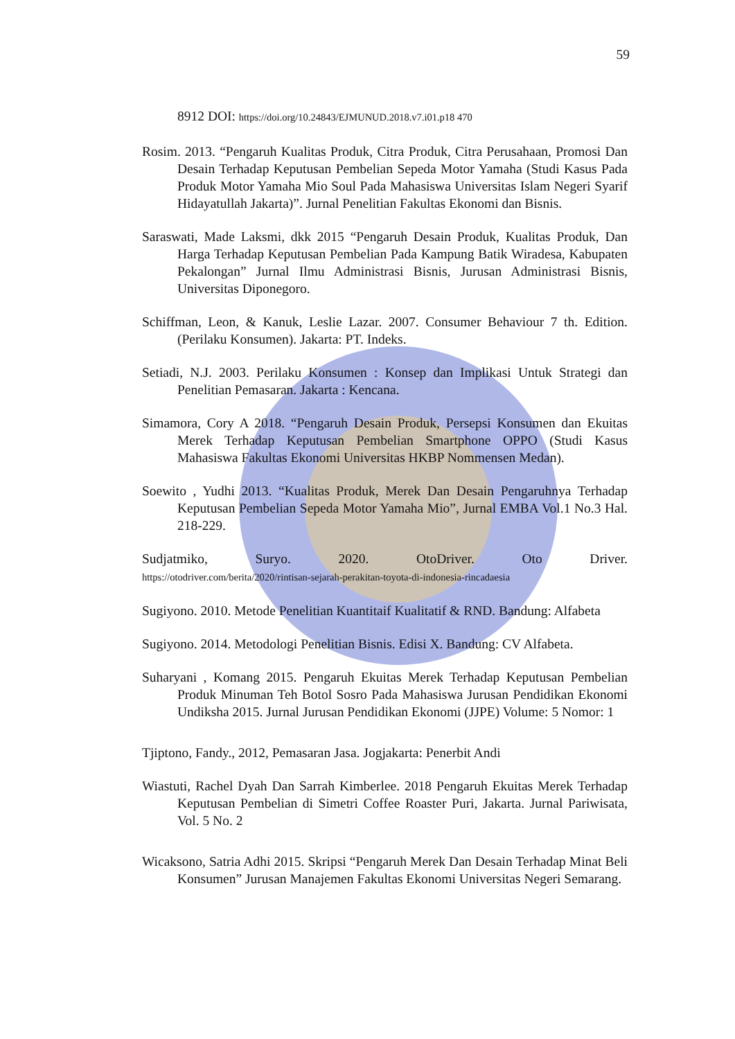59
8912 DOI: https://doi.org/10.24843/EJMUNUD.2018.v7.i01.p18 470
Rosim. 2013. “Pengaruh Kualitas Produk, Citra Produk, Citra Perusahaan, Promosi Dan Desain Terhadap Keputusan Pembelian Sepeda Motor Yamaha (Studi Kasus Pada Produk Motor Yamaha Mio Soul Pada Mahasiswa Universitas Islam Negeri Syarif Hidayatullah Jakarta)”. Jurnal Penelitian Fakultas Ekonomi dan Bisnis.
Saraswati, Made Laksmi, dkk 2015 “Pengaruh Desain Produk, Kualitas Produk, Dan Harga Terhadap Keputusan Pembelian Pada Kampung Batik Wiradesa, Kabupaten Pekalongan” Jurnal Ilmu Administrasi Bisnis, Jurusan Administrasi Bisnis, Universitas Diponegoro.
Schiffman, Leon, & Kanuk, Leslie Lazar. 2007. Consumer Behaviour 7 th. Edition. (Perilaku Konsumen). Jakarta: PT. Indeks.
Setiadi, N.J. 2003. Perilaku Konsumen : Konsep dan Implikasi Untuk Strategi dan Penelitian Pemasaran. Jakarta : Kencana.
Simamora, Cory A 2018. “Pengaruh Desain Produk, Persepsi Konsumen dan Ekuitas Merek Terhadap Keputusan Pembelian Smartphone OPPO (Studi Kasus Mahasiswa Fakultas Ekonomi Universitas HKBP Nommensen Medan).
Soewito , Yudhi 2013. “Kualitas Produk, Merek Dan Desain Pengaruhnya Terhadap Keputusan Pembelian Sepeda Motor Yamaha Mio”, Jurnal EMBA Vol.1 No.3 Hal. 218-229.
Sudjatmiko, Suryo. 2020. OtoDriver. Oto Driver.
https://otodriver.com/berita/2020/rintisan-sejarah-perakitan-toyota-di-indonesia-rincadaesia
Sugiyono. 2010. Metode Penelitian Kuantitaif Kualitatif & RND. Bandung: Alfabeta
Sugiyono. 2014. Metodologi Penelitian Bisnis. Edisi X. Bandung: CV Alfabeta.
Suharyani , Komang 2015. Pengaruh Ekuitas Merek Terhadap Keputusan Pembelian Produk Minuman Teh Botol Sosro Pada Mahasiswa Jurusan Pendidikan Ekonomi Undiksha 2015. Jurnal Jurusan Pendidikan Ekonomi (JJPE) Volume: 5 Nomor: 1
Tjiptono, Fandy., 2012, Pemasaran Jasa. Jogjakarta: Penerbit Andi
Wiastuti, Rachel Dyah Dan Sarrah Kimberlee. 2018 Pengaruh Ekuitas Merek Terhadap Keputusan Pembelian di Simetri Coffee Roaster Puri, Jakarta. Jurnal Pariwisata, Vol. 5 No. 2
Wicaksono, Satria Adhi 2015. Skripsi “Pengaruh Merek Dan Desain Terhadap Minat Beli Konsumen” Jurusan Manajemen Fakultas Ekonomi Universitas Negeri Semarang.